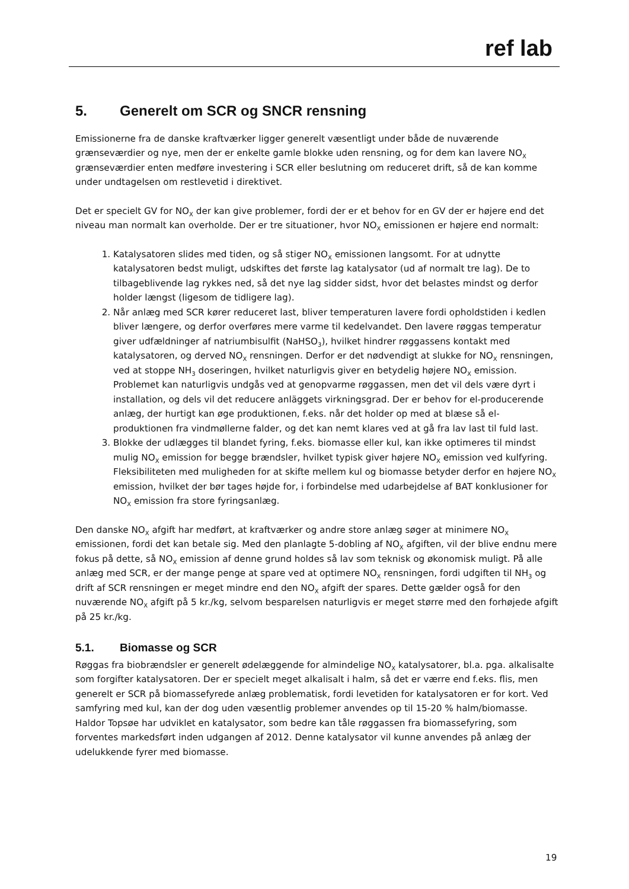ref lab
5. Generelt om SCR og SNCR rensning
Emissionerne fra de danske kraftværker ligger generelt væsentligt under både de nuværende grænseværdier og nye, men der er enkelte gamle blokke uden rensning, og for dem kan lavere NO<sub>X</sub> grænseværdier enten medføre investering i SCR eller beslutning om reduceret drift, så de kan komme under undtagelsen om restlevetid i direktivet.
Det er specielt GV for NO<sub>X</sub> der kan give problemer, fordi der er et behov for en GV der er højere end det niveau man normalt kan overholde. Der er tre situationer, hvor NO<sub>X</sub> emissionen er højere end normalt:
1. Katalysatoren slides med tiden, og så stiger NO<sub>X</sub> emissionen langsomt. For at udnytte katalysatoren bedst muligt, udskiftes det første lag katalysator (ud af normalt tre lag). De to tilbageblivende lag rykkes ned, så det nye lag sidder sidst, hvor det belastes mindst og derfor holder længst (ligesom de tidligere lag).
2. Når anlæg med SCR kører reduceret last, bliver temperaturen lavere fordi opholdstiden i kedlen bliver længere, og derfor overføres mere varme til kedelvandet. Den lavere røggas temperatur giver udfældninger af natriumbisulfit (NaHSO<sub>3</sub>), hvilket hindrer røggassens kontakt med katalysatoren, og derved NO<sub>X</sub> rensningen. Derfor er det nødvendigt at slukke for NO<sub>X</sub> rensningen, ved at stoppe NH<sub>3</sub> doseringen, hvilket naturligvis giver en betydelig højere NO<sub>X</sub> emission. Problemet kan naturligvis undgås ved at genopvarme røggassen, men det vil dels være dyrt i installation, og dels vil det reducere anläggets virkningsgrad. Der er behov for el-producerende anlæg, der hurtigt kan øge produktionen, f.eks. når det holder op med at blæse så el-produktionen fra vindmøllerne falder, og det kan nemt klares ved at gå fra lav last til fuld last.
3. Blokke der udlægges til blandet fyring, f.eks. biomasse eller kul, kan ikke optimeres til mindst mulig NO<sub>X</sub> emission for begge brændsler, hvilket typisk giver højere NO<sub>X</sub> emission ved kulfyring. Fleksibiliteten med muligheden for at skifte mellem kul og biomasse betyder derfor en højere NO<sub>X</sub> emission, hvilket der bør tages højde for, i forbindelse med udarbejdelse af BAT konklusioner for NO<sub>X</sub> emission fra store fyringsanlæg.
Den danske NO<sub>X</sub> afgift har medført, at kraftværker og andre store anlæg søger at minimere NO<sub>X</sub> emissionen, fordi det kan betale sig. Med den planlagte 5-dobling af NO<sub>X</sub> afgiften, vil der blive endnu mere fokus på dette, så NO<sub>X</sub> emission af denne grund holdes så lav som teknisk og økonomisk muligt. På alle anlæg med SCR, er der mange penge at spare ved at optimere NO<sub>X</sub> rensningen, fordi udgiften til NH<sub>3</sub> og drift af SCR rensningen er meget mindre end den NO<sub>X</sub> afgift der spares. Dette gælder også for den nuværende NO<sub>X</sub> afgift på 5 kr./kg, selvom besparelsen naturligvis er meget større med den forhøjede afgift på 25 kr./kg.
5.1. Biomasse og SCR
Røggas fra biobrændsler er generelt ødelæggende for almindelige NO<sub>X</sub> katalysatorer, bl.a. pga. alkalisalte som forgifter katalysatoren. Der er specielt meget alkalisalt i halm, så det er værre end f.eks. flis, men generelt er SCR på biomassefyrede anlæg problematisk, fordi levetiden for katalysatoren er for kort. Ved samfyring med kul, kan der dog uden væsentlig problemer anvendes op til 15-20 % halm/biomasse. Haldor Topsøe har udviklet en katalysator, som bedre kan tåle røggassen fra biomassefyring, som forventes markedsført inden udgangen af 2012. Denne katalysator vil kunne anvendes på anlæg der udelukkende fyrer med biomasse.
19